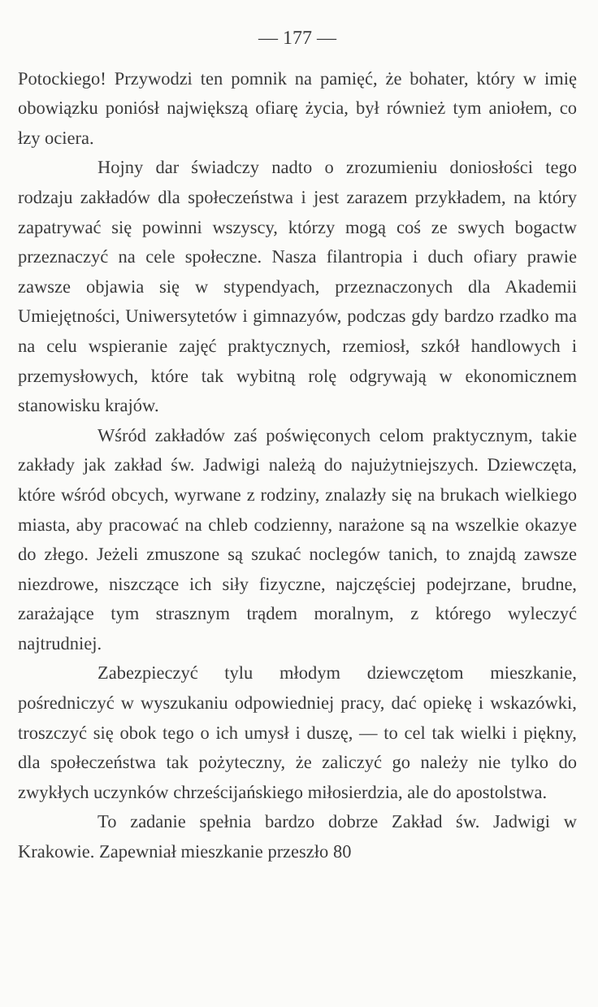— 177 —
Potockiego! Przywodzi ten pomnik na pamięć, że bohater, który w imię obowiązku poniósł największą ofiarę życia, był również tym aniołem, co łzy ociera.
Hojny dar świadczy nadto o zrozumieniu doniosłości tego rodzaju zakładów dla społeczeństwa i jest zarazem przykładem, na który zapatrywać się powinni wszyscy, którzy mogą coś ze swych bogactw przeznaczyć na cele społeczne. Nasza filantropia i duch ofiary prawie zawsze objawia się w stypendyach, przeznaczonych dla Akademii Umiejętności, Uniwersytetów i gimnazyów, podczas gdy bardzo rzadko ma na celu wspieranie zajęć praktycznych, rzemiosł, szkół handlowych i przemysłowych, które tak wybitną rolę odgrywają w ekonomicznem stanowisku krajów.
Wśród zakładów zaś poświęconych celom praktycznym, takie zakłady jak zakład św. Jadwigi należą do najużytniejszych. Dziewczęta, które wśród obcych, wyrwane z rodziny, znalazły się na brukach wielkiego miasta, aby pracować na chleb codzienny, narażone są na wszelkie okazye do złego. Jeżeli zmuszone są szukać noclegów tanich, to znajdą zawsze niezdrowe, niszczące ich siły fizyczne, najczęściej podejrzane, brudne, zarażające tym strasznym trądem moralnym, z którego wyleczyć najtrudniej.
Zabezpieczyć tylu młodym dziewczętom mieszkanie, pośredniczyć w wyszukaniu odpowiedniej pracy, dać opiekę i wskazówki, troszczyć się obok tego o ich umysł i duszę, — to cel tak wielki i piękny, dla społeczeństwa tak pożyteczny, że zaliczyć go należy nie tylko do zwykłych uczynków chrześcijańskiego miłosierdzia, ale do apostolstwa.
To zadanie spełnia bardzo dobrze Zakład św. Jadwigi w Krakowie. Zapewniał mieszkanie przeszło 80